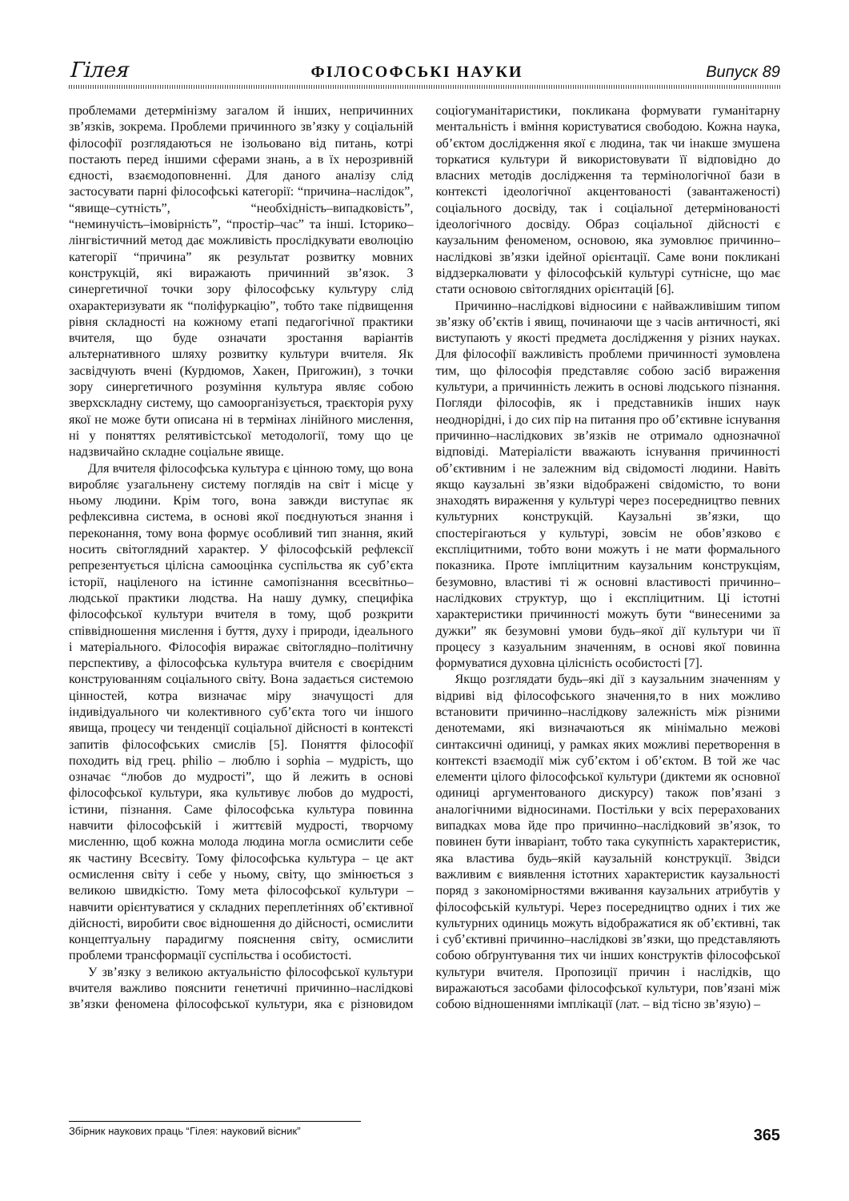Гілея ФІЛОСОФСЬКІ НАУКИ Випуск 89
проблемами детермінізму загалом й інших, непричинних зв’язків, зокрема. Проблеми причинного зв’язку у соціальній філософії розглядаються не ізольовано від питань, котрі постають перед іншими сферами знань, а в їх нерозривній єдності, взаємодоповненні. Для даного аналізу слід застосувати парні філософські категорії: “причина–наслідок”, “явище–сутність”, “необхідність–випадковість”, “неминучість–імовірність”, “простір–час” та інші. Історико–лінгвістичний метод дає можливість прослідкувати еволюцію категорії “причина” як результат розвитку мовних конструкцій, які виражають причинний зв’язок. З синергетичної точки зору філософську культуру слід охарактеризувати як “поліфуркацію”, тобто таке підвищення рівня складності на кожному етапі педагогічної практики вчителя, що буде означати зростання варіантів альтернативного шляху розвитку культури вчителя. Як засвідчують вчені (Курдюмов, Хакен, Пригожин), з точки зору синергетичного розуміння культура являє собою зверхскладну систему, що самоорганізується, траєкторія руху якої не може бути описана ні в термінах лінійного мислення, ні у поняттях релятивістської методології, тому що це надзвичайно складне соціальне явище.
Для вчителя філософська культура є цінною тому, що вона виробляє узагальнену систему поглядів на світ і місце у ньому людини. Крім того, вона завжди виступає як рефлексивна система, в основі якої поєднуються знання і переконання, тому вона формує особливий тип знання, який носить світоглядний характер. У філософській рефлексії репрезентується цілісна самооцінка суспільства як суб’єкта історії, націленого на істинне самопізнання всесвітньо–людської практики людства. На нашу думку, специфіка філософської культури вчителя в тому, щоб розкрити співвідношення мислення і буття, духу і природи, ідеального і матеріального. Філософія виражає світоглядно–політичну перспективу, а філософська культура вчителя є своєрідним конструюванням соціального світу. Вона задається системою цінностей, котра визначає міру значущості для індивідуального чи колективного суб’єкта того чи іншого явища, процесу чи тенденції соціальної дійсності в контексті запитів філософських смислів [5]. Поняття філософії походить від грец. philio – люблю і sophia – мудрість, що означає “любов до мудрості”, що й лежить в основі філософської культури, яка культивує любов до мудрості, істини, пізнання. Саме філософська культура повинна навчити філософській і життєвій мудрості, творчому мисленню, щоб кожна молода людина могла осмислити себе як частину Всесвіту. Тому філософська культура – це акт осмислення світу і себе у ньому, світу, що змінюється з великою швидкістю. Тому мета філософської культури – навчити орієнтуватися у складних переплетіннях об’єктивної дійсності, виробити своє відношення до дійсності, осмислити концептуальну парадигму пояснення світу, осмислити проблеми трансформації суспільства і особистості.
У зв’язку з великою актуальністю філософської культури вчителя важливо пояснити генетичні причинно–наслідкові зв’язки феномена філософської культури, яка є різновидом соціогуманітаристики, покликана формувати гуманітарну ментальність і вміння користуватися свободою. Кожна наука, об’єктом дослідження якої є людина, так чи інакше змушена торкатися культури й використовувати її відповідно до власних методів дослідження та термінологічної бази в контексті ідеологічної акцентованості (завантаженості) соціального досвіду, так і соціальної детермінованості ідеологічного досвіду. Образ соціальної дійсності є каузальним феноменом, основою, яка зумовлює причинно–наслідкові зв’язки ідейної орієнтації. Саме вони покликані віддзеркалювати у філософській культурі сутнісне, що має стати основою світоглядних орієнтацій [6].
Причинно–наслідкові відносини є найважливішим типом зв’язку об’єктів і явищ, починаючи ще з часів античності, які виступають у якості предмета дослідження у різних науках. Для філософії важливість проблеми причинності зумовлена тим, що філософія представляє собою засіб вираження культури, а причинність лежить в основі людського пізнання. Погляди філософів, як і представників інших наук неоднорідні, і до сих пір на питання про об’єктивне існування причинно–наслідкових зв’язків не отримало однозначної відповіді. Матеріалісти вважають існування причинності об’єктивним і не залежним від свідомості людини. Навіть якщо каузальні зв’язки відображені свідомістю, то вони знаходять вираження у культурі через посередництво певних культурних конструкцій. Каузальні зв’язки, що спостерігаються у культурі, зовсім не обов’язково є експліцитними, тобто вони можуть і не мати формального показника. Проте імпліцитним каузальним конструкціям, безумовно, властиві ті ж основні властивості причинно–наслідкових структур, що і експліцитним. Ці істотні характеристики причинності можуть бути “винесеними за дужки” як безумовні умови будь–якої дії культури чи її процесу з казуальним значенням, в основі якої повинна формуватися духовна цілісність особистості [7].
Якщо розглядати будь–які дії з каузальним значенням у відриві від філософського значення,то в них можливо встановити причинно–наслідкову залежність між різними денотемами, які визначаються як мінімально межові синтаксичні одиниці, у рамках яких можливі перетворення в контексті взаємодії між суб’єктом і об’єктом. В той же час елементи цілого філософської культури (диктеми як основної одиниці аргументованого дискурсу) також пов’язані з аналогічними відносинами. Постільки у всіх перерахованих випадках мова йде про причинно–наслідковий зв’язок, то повинен бути інваріант, тобто така сукупність характеристик, яка властива будь–якій каузальній конструкції. Звідси важливим є виявлення істотних характеристик каузальності поряд з закономірностями вживання каузальних атрибутів у філософській культурі. Через посередництво одних і тих же культурних одиниць можуть відображатися як об’єктивні, так і суб’єктивні причинно–наслідкові зв’язки, що представляють собою обґрунтування тих чи інших конструктів філософської культури вчителя. Пропозиції причин і наслідків, що виражаються засобами філософської культури, пов’язані між собою відношеннями імплікації (лат. – від тісно зв’язую) –
Збірник наукових праць “Гілея: науковий вісник”
365